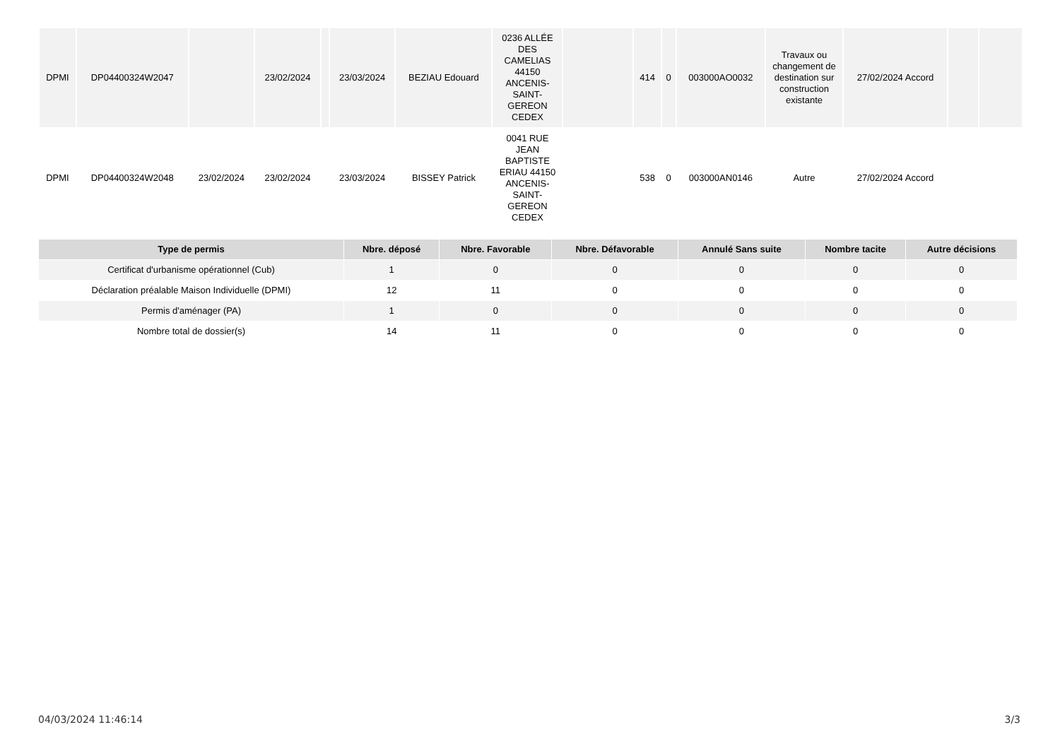| DPMI | DP04400324W2047 | | 23/02/2024 | | 23/03/2024 | BEZIAU Edouard | 0236 ALLÉE DES CAMELIAS 44150 ANCENIS-SAINT-GEREON CEDEX | | 414 | 0 | 003000AO0032 | Travaux ou changement de destination sur construction existante | 27/02/2024 Accord | | |
| DPMI | DP04400324W2048 | 23/02/2024 | 23/02/2024 | | 23/03/2024 | BISSEY Patrick | 0041 RUE JEAN BAPTISTE ERIAU 44150 ANCENIS-SAINT-GEREON CEDEX | | 538 | 0 | 003000AN0146 | Autre | 27/02/2024 Accord | | |
| Type de permis | Nbre. déposé | Nbre. Favorable | Nbre. Défavorable | Annulé Sans suite | Nombre tacite | Autre décisions |
| --- | --- | --- | --- | --- | --- | --- |
| Certificat d'urbanisme opérationnel (Cub) | 1 | 0 | 0 | 0 | 0 | 0 |
| Déclaration préalable Maison Individuelle (DPMI) | 12 | 11 | 0 | 0 | 0 | 0 |
| Permis d'aménager (PA) | 1 | 0 | 0 | 0 | 0 | 0 |
| Nombre total de dossier(s) | 14 | 11 | 0 | 0 | 0 | 0 |
04/03/2024 11:46:14 3/3